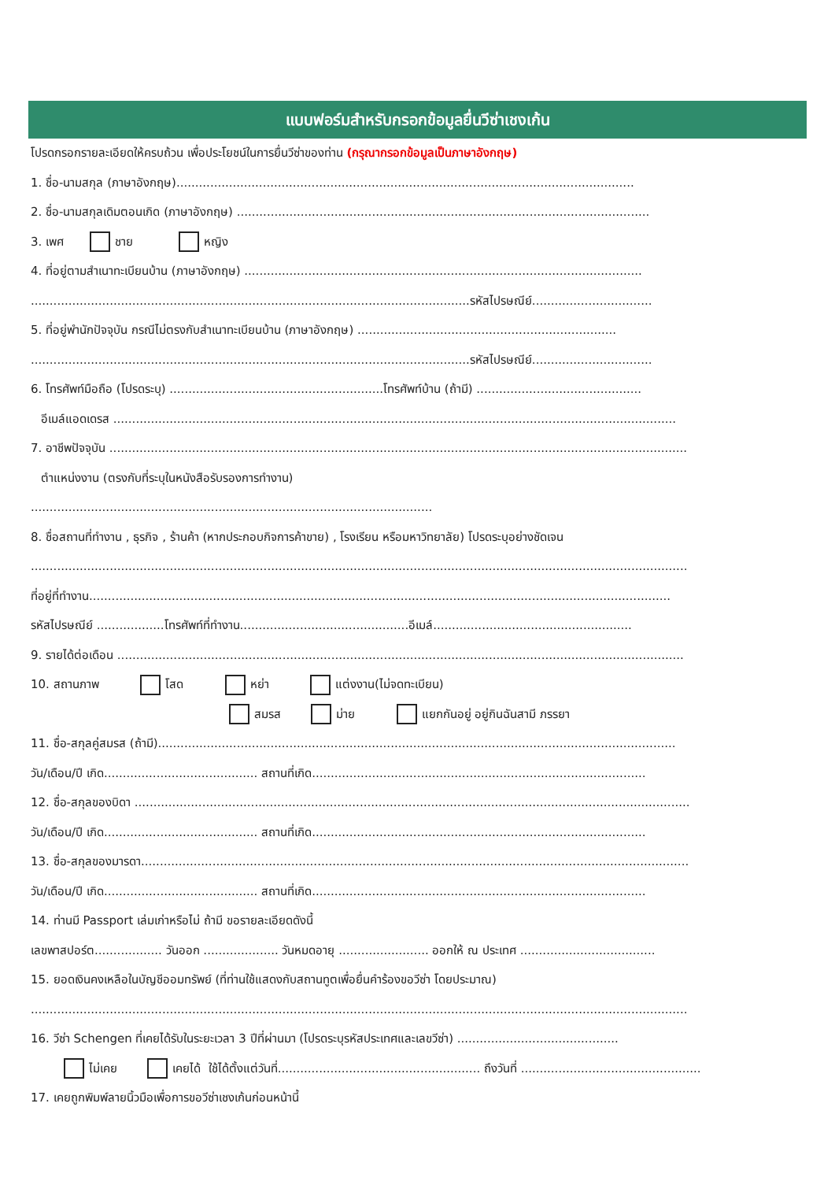แบบฟอร์มสำหรับกรอกข้อมูลยื่นวีซ่าเชงเก้น
โปรดกรอกรายละเอียดให้ครบถ้วน เพื่อประโยชน์ในการยื่นวีซ่าของท่าน (กรุณากรอกข้อมูลเป็นภาษาอังกฤษ)
1. ชื่อ-นามสกุล (ภาษาอังกฤษ)..........................................................................................................................
2. ชื่อ-นามสกุลเดิมตอนเกิด (ภาษาอังกฤษ) ..............................................................................................................
3. เพศ ชาย หญิง
4. ที่อยู่ตามสำเนาทะเบียนบ้าน (ภาษาอังกฤษ) ..........................................................................................................
.....................................................................................................................รหัสไปรษณีย์................................
5. ที่อยู่พำนักปัจจุบัน กรณีไม่ตรงกับสำเนาทะเบียนบ้าน (ภาษาอังกฤษ) .....................................................................
.....................................................................................................................รหัสไปรษณีย์................................
6. โทรศัพท์มือถือ (โปรดระบุ) .........................................................โทรศัพท์บ้าน (ถ้ามี) ............................................
อีเมล์แอดเดรส ......................................................................................................................................................
7. อาชีพปัจจุบัน ..........................................................................................................................................................
ตำแหน่งงาน (ตรงกับที่ระบุในหนังสือรับรองการทำงาน)
...........................................................................................................
8. ชื่อสถานที่ทำงาน , ธุรกิจ , ร้านค้า (หากประกอบกิจการค้าขาย) , โรงเรียน หรือมหาวิทยาลัย) โปรดระบุอย่างชัดเจน
...............................................................................................................................................................................
ที่อยู่ที่ทำงาน...........................................................................................................................................................
รหัสไปรษณีย์ ..................โทรศัพท์ที่ทำงาน.............................................อีเมล์.....................................................
9. รายได้ต่อเดือน .......................................................................................................................................................
10. สถานภาพ โสด หย่า แต่งงาน(ไม่จดทะเบียน)
สมรส ม่าย แยกกันอยู่ อยู่กินฉันสามี ภรรยา
11. ชื่อ-สกุลคู่สมรส (ถ้ามี)..........................................................................................................................................
วัน/เดือน/ปี เกิด......................................... สถานที่เกิด.........................................................................................
12. ชื่อ-สกุลของบิดา ....................................................................................................................................................
วัน/เดือน/ปี เกิด......................................... สถานที่เกิด.........................................................................................
13. ชื่อ-สกุลของมารดา..................................................................................................................................................
วัน/เดือน/ปี เกิด......................................... สถานที่เกิด.........................................................................................
14. ท่านมี Passport เล่มเก่าหรือไม่ ถ้ามี ขอรายละเอียดดังนี้
เลขพาสปอร์ต.................. วันออก .................... วันหมดอายุ ........................ ออกให้ ณ ประเทศ ....................................
15. ยอดเงินคงเหลือในบัญชีออมทรัพย์ (ที่ท่านใช้แสดงกับสถานทูตเพื่อยื่นคำร้องขอวีซ่า โดยประมาณ)
...............................................................................................................................................................................
16. วีซ่า Schengen ที่เคยได้รับในระยะเวลา 3 ปีที่ผ่านมา (โปรดระบุรหัสประเทศและเลขวีซ่า) ...........................................
ไม่เคย เคยได้ ใช้ได้ตั้งแต่วันที่...................................................... ถึงวันที่ ................................................
17. เคยถูกพิมพ์ลายนิ้วมือเพื่อการขอวีซ่าเชงเก้นก่อนหน้านี้